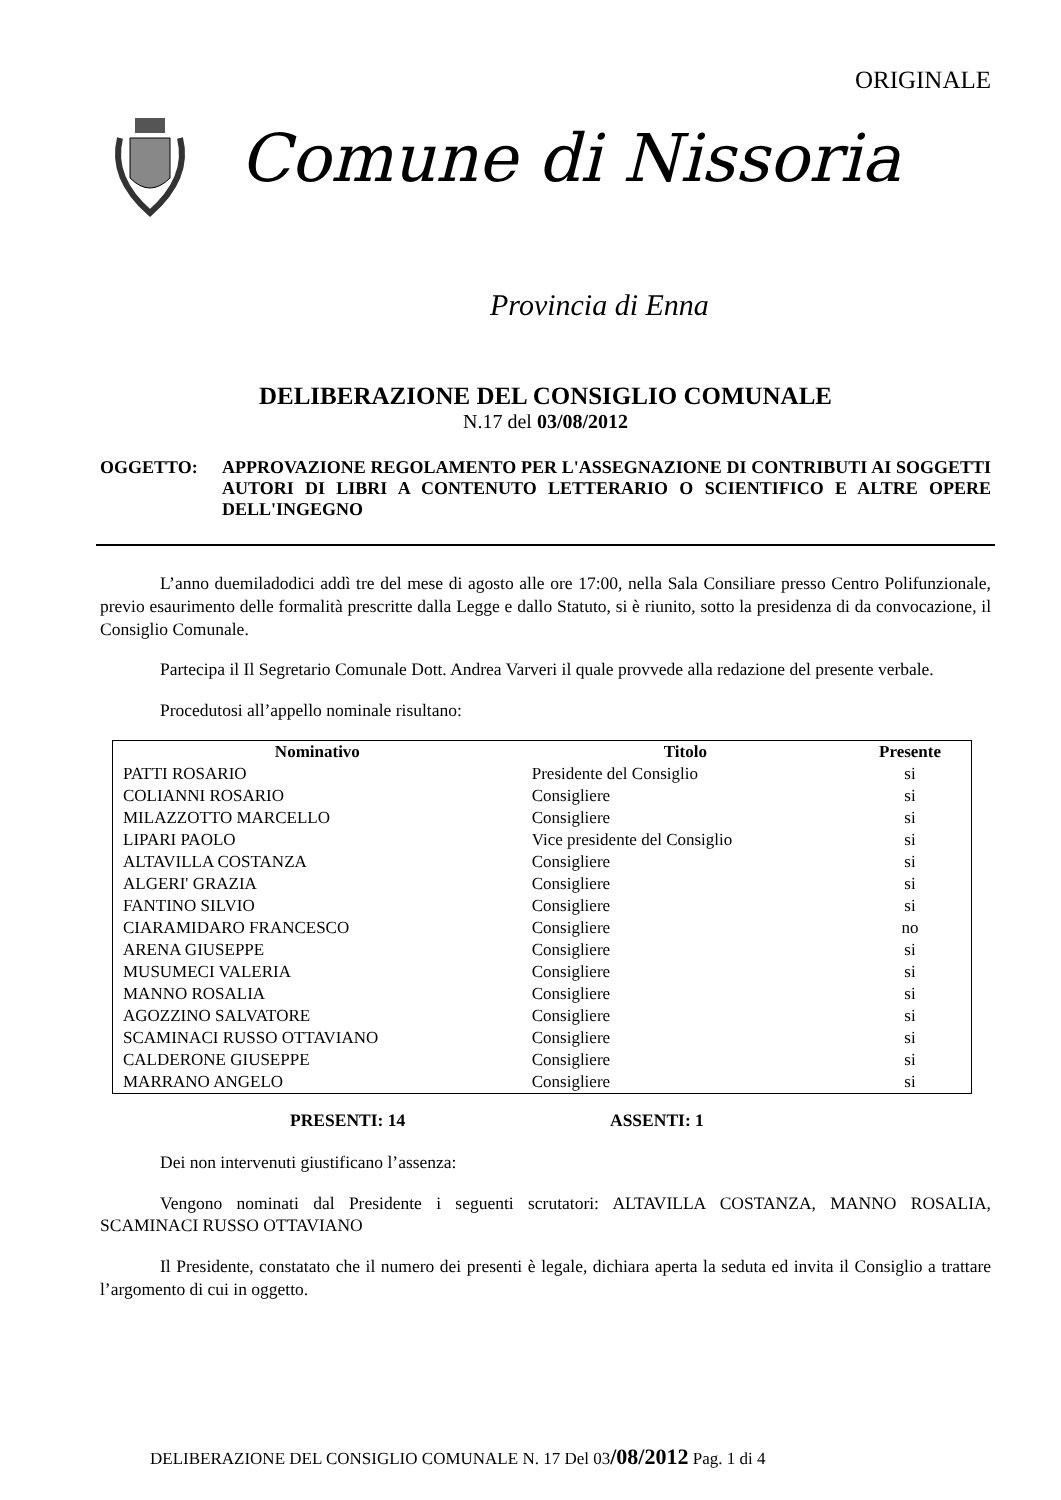ORIGINALE
Comune di Nissoria
Provincia di Enna
DELIBERAZIONE DEL CONSIGLIO COMUNALE
N.17 del 03/08/2012
OGGETTO: APPROVAZIONE REGOLAMENTO PER L'ASSEGNAZIONE DI CONTRIBUTI AI SOGGETTI AUTORI DI LIBRI A CONTENUTO LETTERARIO O SCIENTIFICO E ALTRE OPERE DELL'INGEGNO
L’anno duemiladodici addì tre del mese di agosto alle ore 17:00, nella Sala Consiliare presso Centro Polifunzionale, previo esaurimento delle formalità prescritte dalla Legge e dallo Statuto, si è riunito, sotto la presidenza di da convocazione, il Consiglio Comunale.
Partecipa il Il Segretario Comunale Dott. Andrea Varveri il quale provvede alla redazione del presente verbale.
Procedutosi all’appello nominale risultano:
| Nominativo | Titolo | Presente |
| --- | --- | --- |
| PATTI ROSARIO | Presidente del Consiglio | si |
| COLIANNI ROSARIO | Consigliere | si |
| MILAZZOTTO MARCELLO | Consigliere | si |
| LIPARI PAOLO | Vice presidente del Consiglio | si |
| ALTAVILLA COSTANZA | Consigliere | si |
| ALGERI' GRAZIA | Consigliere | si |
| FANTINO SILVIO | Consigliere | si |
| CIARAMIDARO FRANCESCO | Consigliere | no |
| ARENA GIUSEPPE | Consigliere | si |
| MUSUMECI VALERIA | Consigliere | si |
| MANNO ROSALIA | Consigliere | si |
| AGOZZINO SALVATORE | Consigliere | si |
| SCAMINACI RUSSO OTTAVIANO | Consigliere | si |
| CALDERONE GIUSEPPE | Consigliere | si |
| MARRANO ANGELO | Consigliere | si |
PRESENTI: 14 ASSENTI: 1
Dei non intervenuti giustificano l’assenza:
Vengono nominati dal Presidente i seguenti scrutatori: ALTAVILLA COSTANZA, MANNO ROSALIA, SCAMINACI RUSSO OTTAVIANO
Il Presidente, constatato che il numero dei presenti è legale, dichiara aperta la seduta ed invita il Consiglio a trattare l’argomento di cui in oggetto.
DELIBERAZIONE DEL CONSIGLIO COMUNALE N. 17 Del 03/08/2012 Pag. 1 di 4